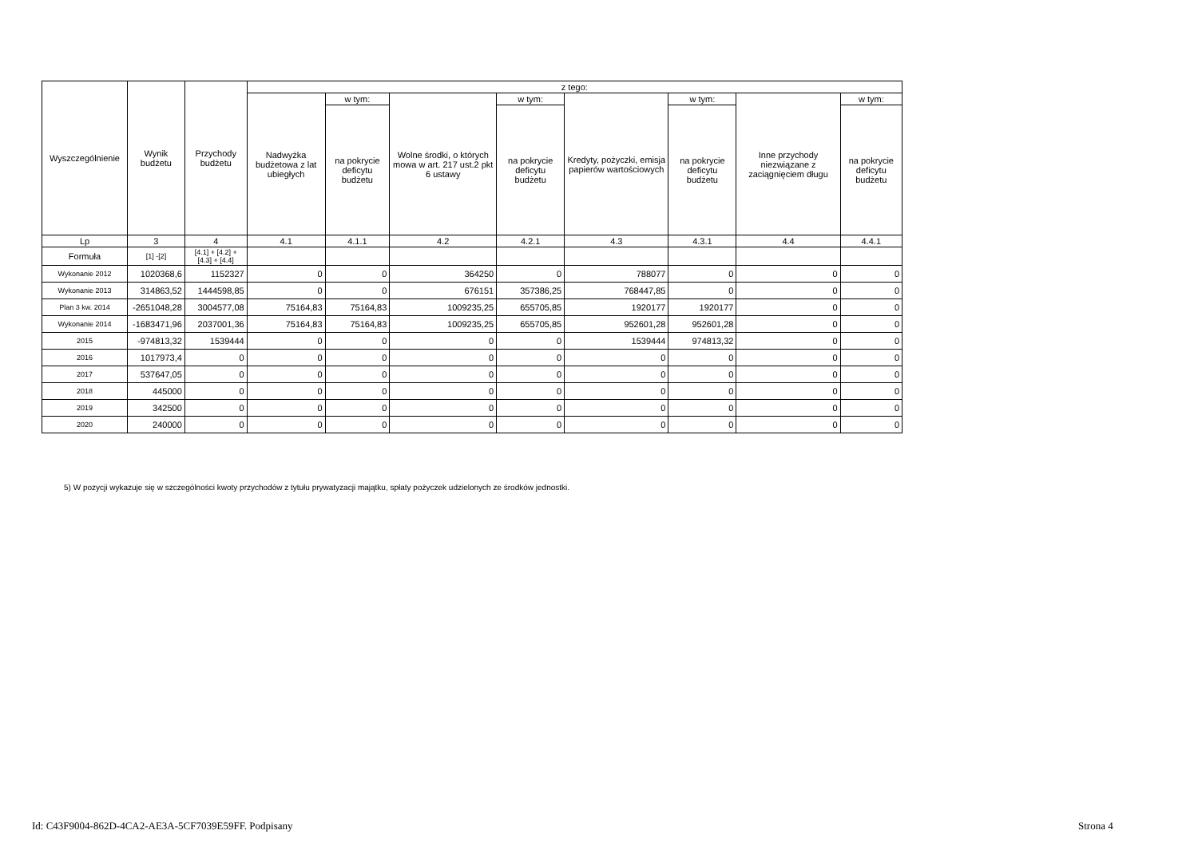| Wyszczególnienie | Wynik budżetu | Przychody budżetu | z tego: | | | | | | | |
| --- | --- | --- | --- | --- | --- | --- | --- | --- | --- | --- |
| | | | Nadwyżka budżetowa z lat ubiegłych | w tym: | Wolne środki, o których mowa w art. 217 ust.2 pkt 6 ustawy | w tym: | Kredyty, pożyczki, emisja papierów wartościowych | w tym: | Inne przychody niezwiązane z zaciągnięciem długu | w tym: |
| | | | | na pokrycie deficytu budżetu | | na pokrycie deficytu budżetu | | na pokrycie deficytu budżetu | | na pokrycie deficytu budżetu |
| Lp | 3 | 4 | 4.1 | 4.1.1 | 4.2 | 4.2.1 | 4.3 | 4.3.1 | 4.4 | 4.4.1 |
| Formuła | [1] -[2] | [4.1] + [4.2] + [4.3] + [4.4] | | | | | | | | |
| Wykonanie 2012 | 1020368,6 | 1152327 | 0 | 0 | 364250 | 0 | 788077 | 0 | 0 | 0 |
| Wykonanie 2013 | 314863,52 | 1444598,85 | 0 | 0 | 676151 | 357386,25 | 768447,85 | 0 | 0 | 0 |
| Plan 3 kw. 2014 | -2651048,28 | 3004577,08 | 75164,83 | 75164,83 | 1009235,25 | 655705,85 | 1920177 | 1920177 | 0 | 0 |
| Wykonanie 2014 | -1683471,96 | 2037001,36 | 75164,83 | 75164,83 | 1009235,25 | 655705,85 | 952601,28 | 952601,28 | 0 | 0 |
| 2015 | -974813,32 | 1539444 | 0 | 0 | 0 | 0 | 1539444 | 974813,32 | 0 | 0 |
| 2016 | 1017973,4 | 0 | 0 | 0 | 0 | 0 | 0 | 0 | 0 | 0 |
| 2017 | 537647,05 | 0 | 0 | 0 | 0 | 0 | 0 | 0 | 0 | 0 |
| 2018 | 445000 | 0 | 0 | 0 | 0 | 0 | 0 | 0 | 0 | 0 |
| 2019 | 342500 | 0 | 0 | 0 | 0 | 0 | 0 | 0 | 0 | 0 |
| 2020 | 240000 | 0 | 0 | 0 | 0 | 0 | 0 | 0 | 0 | 0 |
5) W pozycji wykazuje się w szczególności kwoty przychodów z tytułu prywatyzacji majątku, spłaty pożyczek udzielonych ze środków jednostki.
Id: C43F9004-862D-4CA2-AE3A-5CF7039E59FF. Podpisany
Strona 4